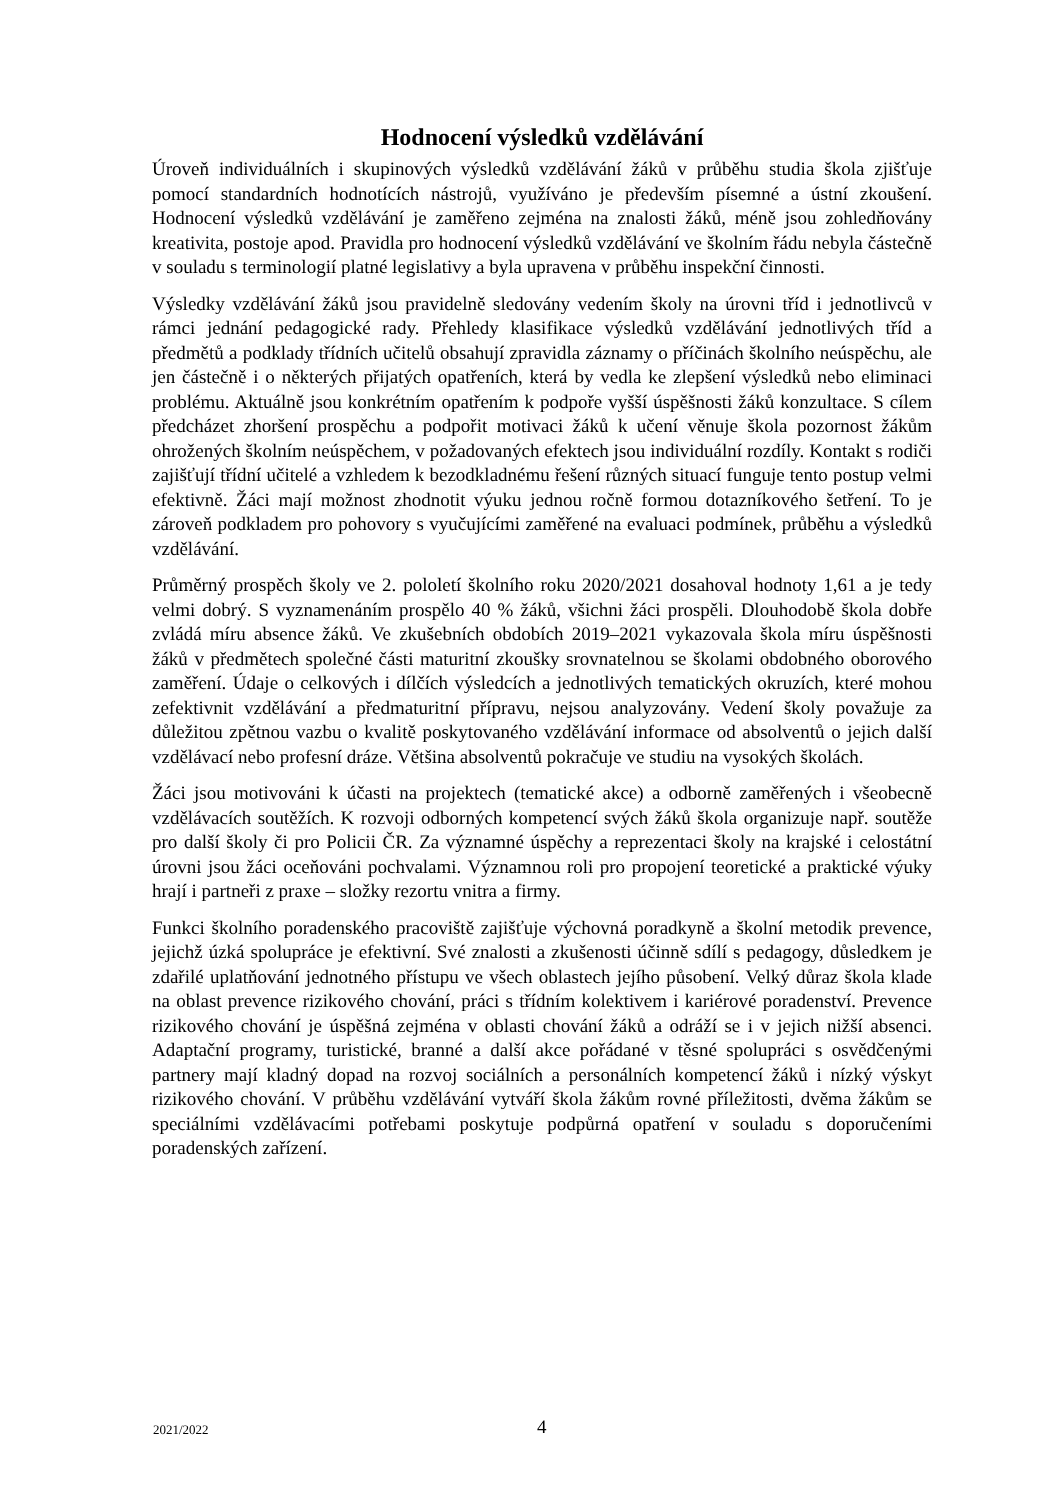Hodnocení výsledků vzdělávání
Úroveň individuálních i skupinových výsledků vzdělávání žáků v průběhu studia škola zjišťuje pomocí standardních hodnotících nástrojů, využíváno je především písemné a ústní zkoušení. Hodnocení výsledků vzdělávání je zaměřeno zejména na znalosti žáků, méně jsou zohledňovány kreativita, postoje apod. Pravidla pro hodnocení výsledků vzdělávání ve školním řádu nebyla částečně v souladu s terminologií platné legislativy a byla upravena v průběhu inspekční činnosti.
Výsledky vzdělávání žáků jsou pravidelně sledovány vedením školy na úrovni tříd i jednotlivců v rámci jednání pedagogické rady. Přehledy klasifikace výsledků vzdělávání jednotlivých tříd a předmětů a podklady třídních učitelů obsahují zpravidla záznamy o příčinách školního neúspěchu, ale jen částečně i o některých přijatých opatřeních, která by vedla ke zlepšení výsledků nebo eliminaci problému. Aktuálně jsou konkrétním opatřením k podpoře vyšší úspěšnosti žáků konzultace. S cílem předcházet zhoršení prospěchu a podpořit motivaci žáků k učení věnuje škola pozornost žákům ohrožených školním neúspěchem, v požadovaných efektech jsou individuální rozdíly. Kontakt s rodiči zajišťují třídní učitelé a vzhledem k bezodkladnému řešení různých situací funguje tento postup velmi efektivně. Žáci mají možnost zhodnotit výuku jednou ročně formou dotazníkového šetření. To je zároveň podkladem pro pohovory s vyučujícími zaměřené na evaluaci podmínek, průběhu a výsledků vzdělávání.
Průměrný prospěch školy ve 2. pololetí školního roku 2020/2021 dosahoval hodnoty 1,61 a je tedy velmi dobrý. S vyznamenáním prospělo 40 % žáků, všichni žáci prospěli. Dlouhodobě škola dobře zvládá míru absence žáků. Ve zkušebních obdobích 2019–2021 vykazovala škola míru úspěšnosti žáků v předmětech společné části maturitní zkoušky srovnatelnou se školami obdobného oborového zaměření. Údaje o celkových i dílčích výsledcích a jednotlivých tematických okruzích, které mohou zefektivnit vzdělávání a předmaturitní přípravu, nejsou analyzovány. Vedení školy považuje za důležitou zpětnou vazbu o kvalitě poskytovaného vzdělávání informace od absolventů o jejich další vzdělávací nebo profesní dráze. Většina absolventů pokračuje ve studiu na vysokých školách.
Žáci jsou motivováni k účasti na projektech (tematické akce) a odborně zaměřených i všeobecně vzdělávacích soutěžích. K rozvoji odborných kompetencí svých žáků škola organizuje např. soutěže pro další školy či pro Policii ČR. Za významné úspěchy a reprezentaci školy na krajské i celostátní úrovni jsou žáci oceňováni pochvalami. Významnou roli pro propojení teoretické a praktické výuky hrají i partneři z praxe – složky rezortu vnitra a firmy.
Funkci školního poradenského pracoviště zajišťuje výchovná poradkyně a školní metodik prevence, jejichž úzká spolupráce je efektivní. Své znalosti a zkušenosti účinně sdílí s pedagogy, důsledkem je zdařilé uplatňování jednotného přístupu ve všech oblastech jejího působení. Velký důraz škola klade na oblast prevence rizikového chování, práci s třídním kolektivem i kariérové poradenství. Prevence rizikového chování je úspěšná zejména v oblasti chování žáků a odráží se i v jejich nižší absenci. Adaptační programy, turistické, branné a další akce pořádané v těsné spolupráci s osvědčenými partnery mají kladný dopad na rozvoj sociálních a personálních kompetencí žáků i nízký výskyt rizikového chování. V průběhu vzdělávání vytváří škola žákům rovné příležitosti, dvěma žákům se speciálními vzdělávacími potřebami poskytuje podpůrná opatření v souladu s doporučeními poradenských zařízení.
2021/2022 4